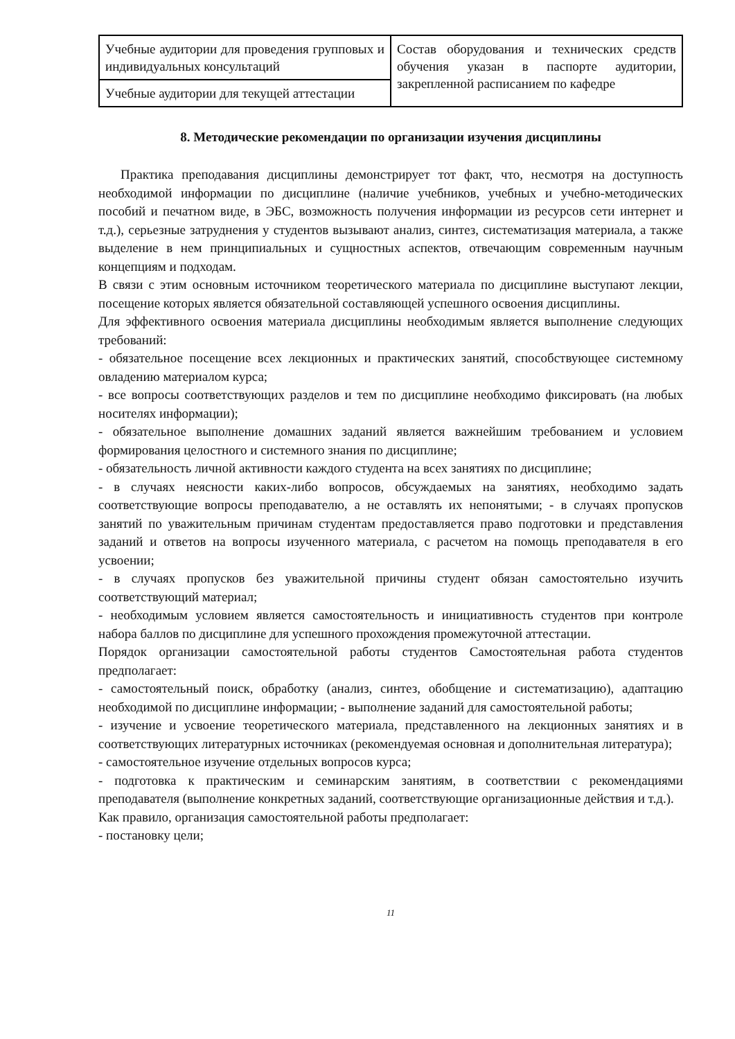| Учебные аудитории для проведения групповых и индивидуальных консультаций | Состав оборудования и технических средств обучения указан в паспорте аудитории, закрепленной расписанием по кафедре |
| Учебные аудитории для текущей аттестации | |
8. Методические рекомендации по организации изучения дисциплины
Практика преподавания дисциплины демонстрирует тот факт, что, несмотря на доступность необходимой информации по дисциплине (наличие учебников, учебных и учебно-методических пособий и печатном виде, в ЭБС, возможность получения информации из ресурсов сети интернет и т.д.), серьезные затруднения у студентов вызывают анализ, синтез, систематизация материала, а также выделение в нем принципиальных и сущностных аспектов, отвечающим современным научным концепциям и подходам.
В связи с этим основным источником теоретического материала по дисциплине выступают лекции, посещение которых является обязательной составляющей успешного освоения дисциплины.
Для эффективного освоения материала дисциплины необходимым является выполнение следующих требований:
- обязательное посещение всех лекционных и практических занятий, способствующее системному овладению материалом курса;
- все вопросы соответствующих разделов и тем по дисциплине необходимо фиксировать (на любых носителях информации);
- обязательное выполнение домашних заданий является важнейшим требованием и условием формирования целостного и системного знания по дисциплине;
- обязательность личной активности каждого студента на всех занятиях по дисциплине;
- в случаях неясности каких-либо вопросов, обсуждаемых на занятиях, необходимо задать соответствующие вопросы преподавателю, а не оставлять их непонятыми; - в случаях пропусков занятий по уважительным причинам студентам предоставляется право подготовки и представления заданий и ответов на вопросы изученного материала, с расчетом на помощь преподавателя в его усвоении;
- в случаях пропусков без уважительной причины студент обязан самостоятельно изучить соответствующий материал;
- необходимым условием является самостоятельность и инициативность студентов при контроле набора баллов по дисциплине для успешного прохождения промежуточной аттестации.
Порядок организации самостоятельной работы студентов Самостоятельная работа студентов предполагает:
- самостоятельный поиск, обработку (анализ, синтез, обобщение и систематизацию), адаптацию необходимой по дисциплине информации; - выполнение заданий для самостоятельной работы;
- изучение и усвоение теоретического материала, представленного на лекционных занятиях и в соответствующих литературных источниках (рекомендуемая основная и дополнительная литература);
- самостоятельное изучение отдельных вопросов курса;
- подготовка к практическим и семинарским занятиям, в соответствии с рекомендациями преподавателя (выполнение конкретных заданий, соответствующие организационные действия и т.д.).
Как правило, организация самостоятельной работы предполагает:
- постановку цели;
11